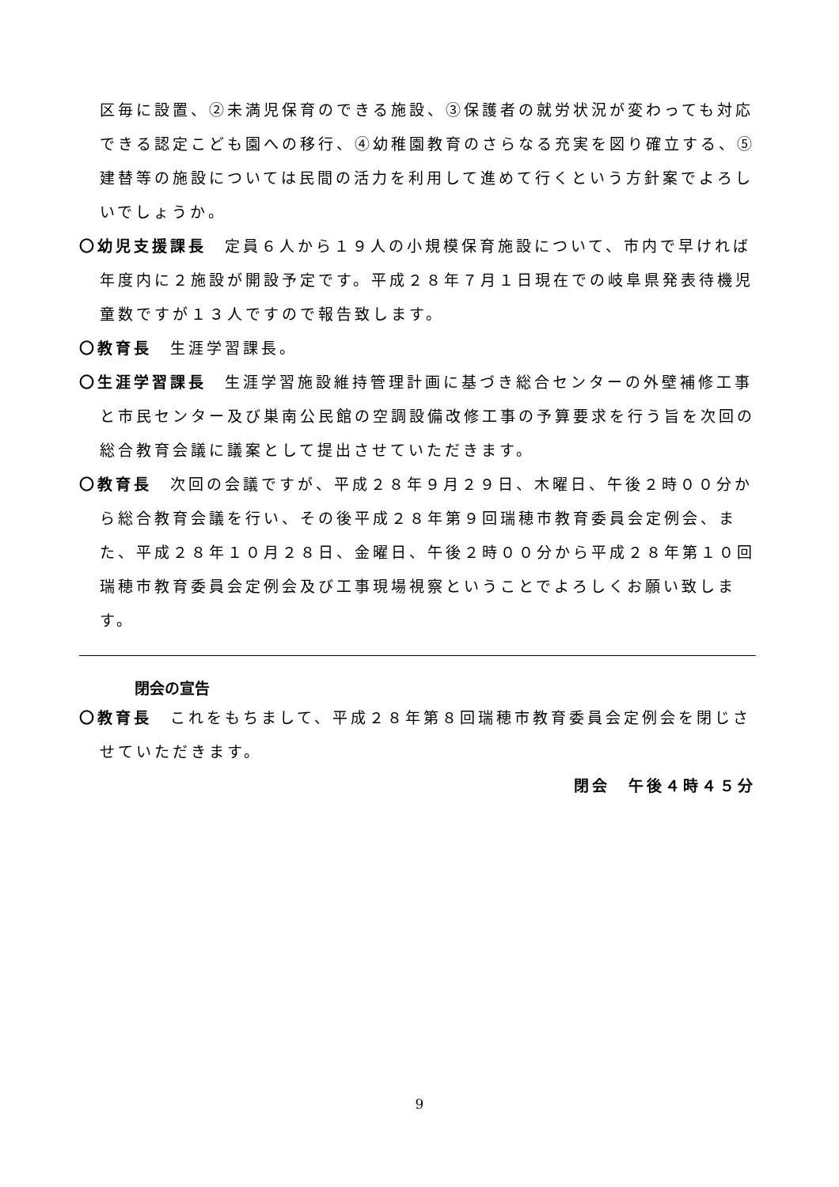区毎に設置、②未満児保育のできる施設、③保護者の就労状況が変わっても対応できる認定こども園への移行、④幼稚園教育のさらなる充実を図り確立する、⑤建替等の施設については民間の活力を利用して進めて行くという方針案でよろしいでしょうか。
〇幼児支援課長　定員６人から１９人の小規模保育施設について、市内で早ければ年度内に２施設が開設予定です。平成２８年７月１日現在での岐阜県発表待機児童数ですが１３人ですので報告致します。
〇教育長　生涯学習課長。
〇生涯学習課長　生涯学習施設維持管理計画に基づき総合センターの外壁補修工事と市民センター及び巣南公民館の空調設備改修工事の予算要求を行う旨を次回の総合教育会議に議案として提出させていただきます。
〇教育長　次回の会議ですが、平成２８年９月２９日、木曜日、午後２時００分から総合教育会議を行い、その後平成２８年第９回瑞穂市教育委員会定例会、また、平成２８年１０月２８日、金曜日、午後２時００分から平成２８年第１０回瑞穂市教育委員会定例会及び工事現場視察ということでよろしくお願い致します。
閉会の宣告
〇教育長　これをもちまして、平成２８年第８回瑞穂市教育委員会定例会を閉じさせていただきます。
閉会　午後４時４５分
9